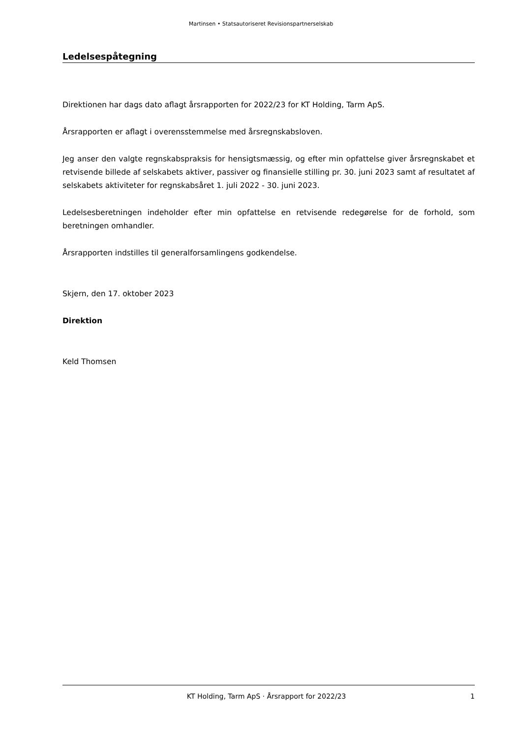Martinsen • Statsautoriseret Revisionspartnerselskab
Ledelsespåtegning
Direktionen har dags dato aflagt årsrapporten for 2022/23 for KT Holding, Tarm ApS.
Årsrapporten er aflagt i overensstemmelse med årsregnskabsloven.
Jeg anser den valgte regnskabspraksis for hensigtsmæssig, og efter min opfattelse giver årsregnskabet et retvisende billede af selskabets aktiver, passiver og finansielle stilling pr. 30. juni 2023 samt af resultatet af selskabets aktiviteter for regnskabsåret 1. juli 2022 - 30. juni 2023.
Ledelsesberetningen indeholder efter min opfattelse en retvisende redegørelse for de forhold, som beretningen omhandler.
Årsrapporten indstilles til generalforsamlingens godkendelse.
Skjern, den 17. oktober 2023
Direktion
Keld Thomsen
KT Holding, Tarm ApS · Årsrapport for 2022/23 1